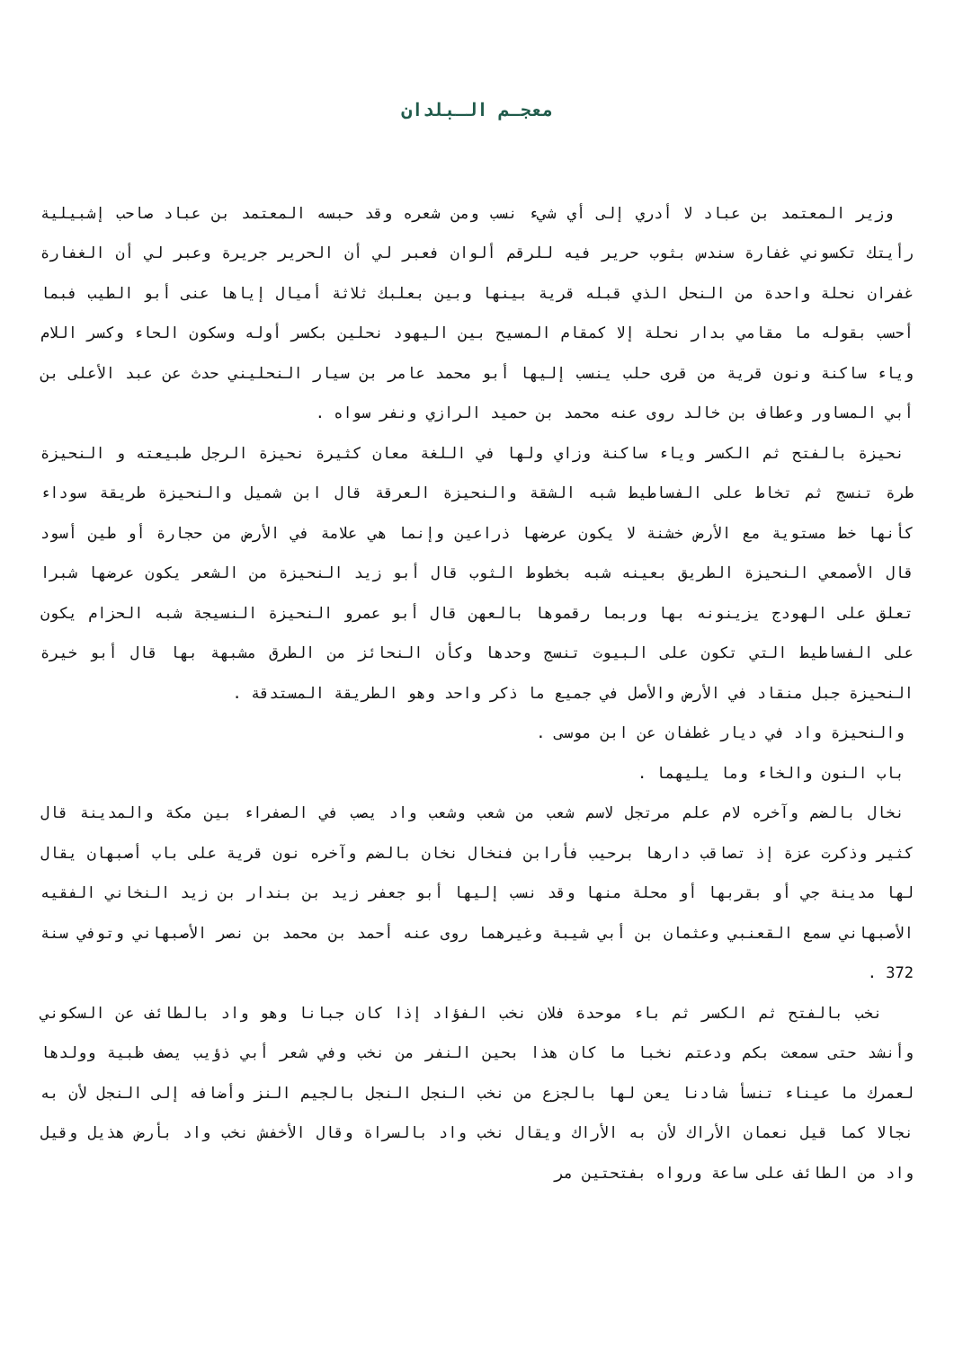معجـم الـبلدان
وزير المعتمد بن عباد لا أدري إلى أي شيء نسب ومن شعره وقد حبسه المعتمد بن عباد صاحب إشبيلية رأيتك تكسوني غفارة سندس بثوب حرير فيه للرقم ألوان فعبر لي أن الحرير جريرة وعبر لي أن الغفارة غفران نحلة واحدة من النحل الذي قبله قرية بينها وبين بعلبك ثلاثة أميال إياها عنى أبو الطيب فبما أحسب بقوله ما مقامي بدار نحلة إلا كمقام المسيح بين اليهود نحلين بكسر أوله وسكون الحاء وكسر اللام وياء ساكنة ونون قرية من قرى حلب ينسب إليها أبو محمد عامر بن سيار النحليني حدث عن عبد الأعلى بن أبي المساور وعطاف بن خالد روى عنه محمد بن حميد الرازي ونفر سواه .
نحيزة بالفتح ثم الكسر وياء ساكنة وزاي ولها في اللغة معان كثيرة نحيزة الرجل طبيعته و النحيزة طرة تنسج ثم تخاط على الفساطيط شبه الشقة والنحيزة العرقة قال ابن شميل والنحيزة طريقة سوداء كأنها خط مستوية مع الأرض خشنة لا يكون عرضها ذراعين وإنما هي علامة في الأرض من حجارة أو طين أسود قال الأصمعي النحيزة الطريق بعينه شبه بخطوط الثوب قال أبو زيد النحيزة من الشعر يكون عرضها شبرا تعلق على الهودج يزينونه بها وربما رقموها بالعهن قال أبو عمرو النحيزة النسيجة شبه الحزام يكون على الفساطيط التي تكون على البيوت تنسج وحدها وكأن النحائز من الطرق مشبهة بها قال أبو خيرة النحيزة جبل منقاد في الأرض والأصل في جميع ما ذكر واحد وهو الطريقة المستدقة .
والنحيزة واد في ديار غطفان عن ابن موسى .
باب النون والخاء وما يليهما .
نخال بالضم وآخره لام علم مرتجل لاسم شعب من شعب وشعب واد يصب في الصفراء بين مكة والمدينة قال كثير وذكرت عزة إذ تصاقب دارها برحيب فأرابن فنخال نخان بالضم وآخره نون قرية على باب أصبهان يقال لها مدينة جي أو بقربها أو محلة منها وقد نسب إليها أبو جعفر زيد بن بندار بن زيد النخاني الفقيه الأصبهاني سمع القعنبي وعثمان بن أبي شيبة وغيرهما روى عنه أحمد بن محمد بن نصر الأصبهاني وتوفي سنة 372 .
نخب بالفتح ثم الكسر ثم باء موحدة فلان نخب الفؤاد إذا كان جبانا وهو واد بالطائف عن السكوني وأنشد حتى سمعت بكم ودعتم نخبا ما كان هذا بحين النفر من نخب وفي شعر أبي ذؤيب يصف ظبية وولدها لعمرك ما عيناء تنسأ شادنا يعن لها بالجزع من نخب النجل النجل بالجيم النز وأضافه إلى النجل لأن به نجالا كما قيل نعمان الأراك لأن به الأراك ويقال نخب واد بالسراة وقال الأخفش نخب واد بأرض هذيل وقيل واد من الطائف على ساعة ورواه بفتحتين مر